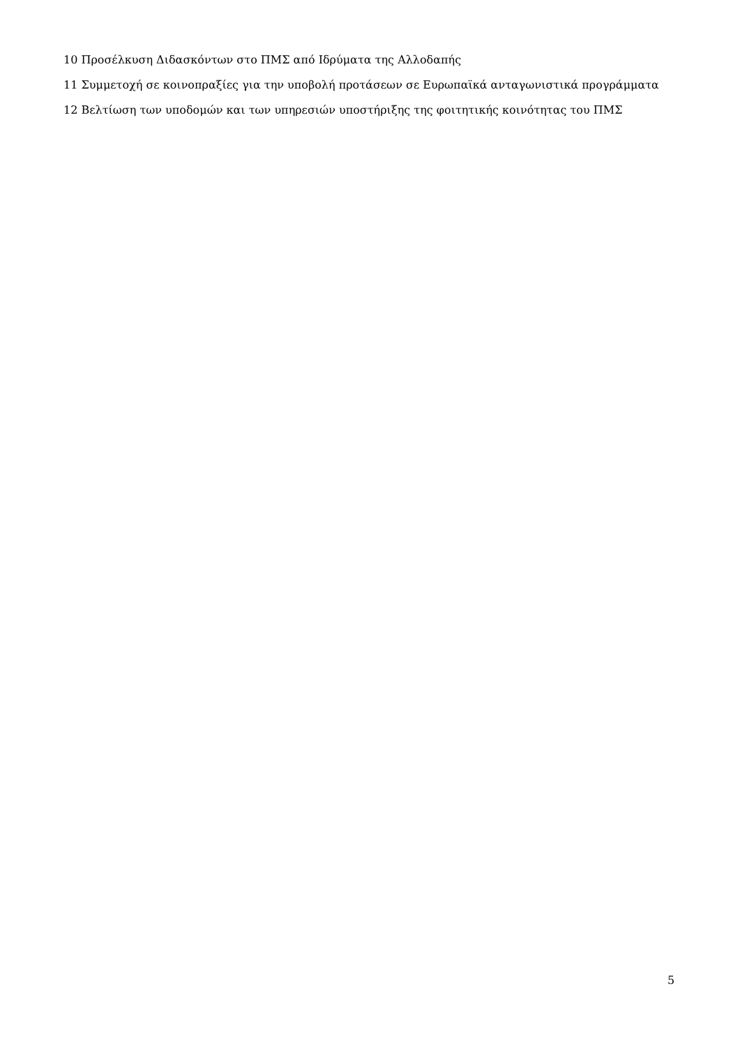10 Προσέλκυση Διδασκόντων στο ΠΜΣ από Ιδρύματα της Αλλοδαπής
11 Συμμετοχή σε κοινοπραξίες για την υποβολή προτάσεων σε Ευρωπαϊκά ανταγωνιστικά προγράμματα
12 Βελτίωση των υποδομών και των υπηρεσιών υποστήριξης της φοιτητικής κοινότητας του ΠΜΣ
5